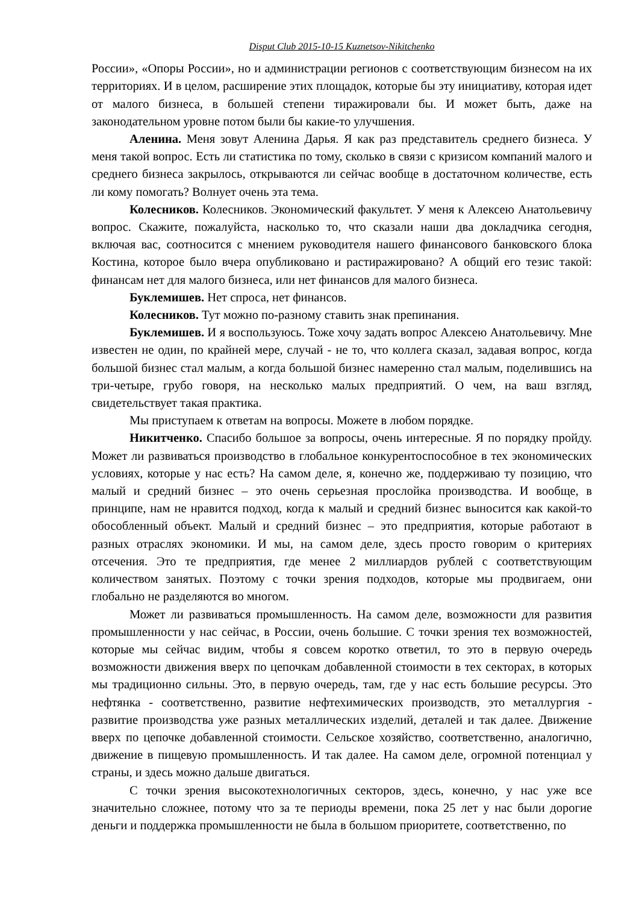Disput Club 2015-10-15 Kuznetsov-Nikitchenko
России», «Опоры России», но и администрации регионов с соответствующим бизнесом на их территориях. И в целом, расширение этих площадок, которые бы эту инициативу, которая идет от малого бизнеса, в большей степени тиражировали бы. И может быть, даже на законодательном уровне потом были бы какие-то улучшения.
Аленина. Меня зовут Аленина Дарья. Я как раз представитель среднего бизнеса. У меня такой вопрос. Есть ли статистика по тому, сколько в связи с кризисом компаний малого и среднего бизнеса закрылось, открываются ли сейчас вообще в достаточном количестве, есть ли кому помогать? Волнует очень эта тема.
Колесников. Колесников. Экономический факультет. У меня к Алексею Анатольевичу вопрос. Скажите, пожалуйста, насколько то, что сказали наши два докладчика сегодня, включая вас, соотносится с мнением руководителя нашего финансового банковского блока Костина, которое было вчера опубликовано и растиражировано? А общий его тезис такой: финансам нет для малого бизнеса, или нет финансов для малого бизнеса.
Буклемишев. Нет спроса, нет финансов.
Колесников. Тут можно по-разному ставить знак препинания.
Буклемишев. И я воспользуюсь. Тоже хочу задать вопрос Алексею Анатольевичу. Мне известен не один, по крайней мере, случай - не то, что коллега сказал, задавая вопрос, когда большой бизнес стал малым, а когда большой бизнес намеренно стал малым, поделившись на три-четыре, грубо говоря, на несколько малых предприятий. О чем, на ваш взгляд, свидетельствует такая практика.
Мы приступаем к ответам на вопросы. Можете в любом порядке.
Никитченко. Спасибо большое за вопросы, очень интересные. Я по порядку пройду. Может ли развиваться производство в глобальное конкурентоспособное в тех экономических условиях, которые у нас есть? На самом деле, я, конечно же, поддерживаю ту позицию, что малый и средний бизнес – это очень серьезная прослойка производства. И вообще, в принципе, нам не нравится подход, когда к малый и средний бизнес выносится как какой-то обособленный объект. Малый и средний бизнес – это предприятия, которые работают в разных отраслях экономики. И мы, на самом деле, здесь просто говорим о критериях отсечения. Это те предприятия, где менее 2 миллиардов рублей с соответствующим количеством занятых. Поэтому с точки зрения подходов, которые мы продвигаем, они глобально не разделяются во многом.
Может ли развиваться промышленность. На самом деле, возможности для развития промышленности у нас сейчас, в России, очень большие. С точки зрения тех возможностей, которые мы сейчас видим, чтобы я совсем коротко ответил, то это в первую очередь возможности движения вверх по цепочкам добавленной стоимости в тех секторах, в которых мы традиционно сильны. Это, в первую очередь, там, где у нас есть большие ресурсы. Это нефтянка - соответственно, развитие нефтехимических производств, это металлургия - развитие производства уже разных металлических изделий, деталей и так далее. Движение вверх по цепочке добавленной стоимости. Сельское хозяйство, соответственно, аналогично, движение в пищевую промышленность. И так далее. На самом деле, огромной потенциал у страны, и здесь можно дальше двигаться.
С точки зрения высокотехнологичных секторов, здесь, конечно, у нас уже все значительно сложнее, потому что за те периоды времени, пока 25 лет у нас были дорогие деньги и поддержка промышленности не была в большом приоритете, соответственно, по